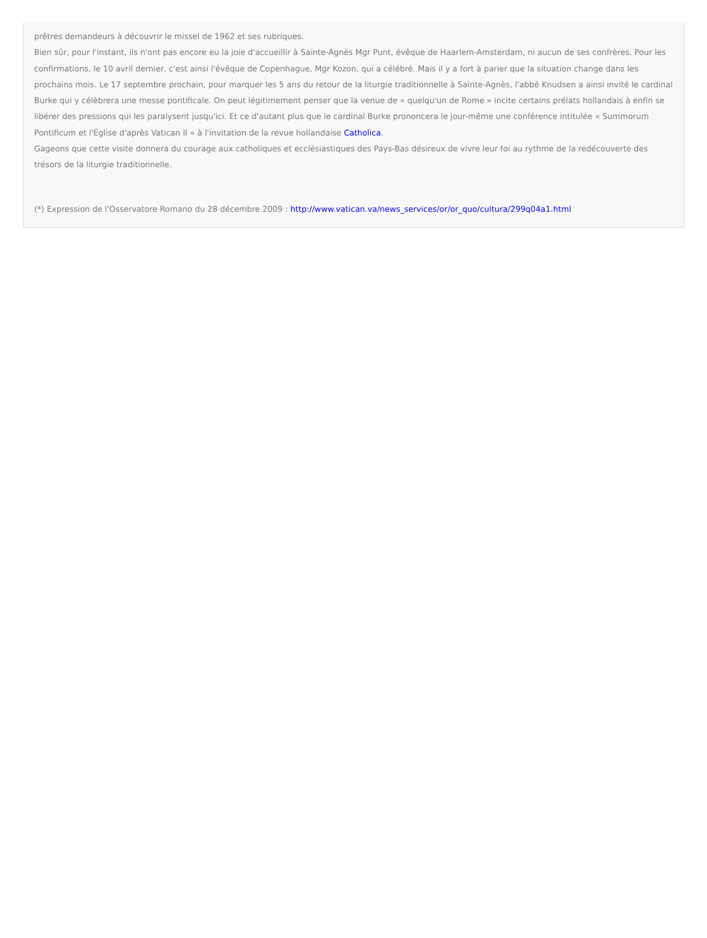prêtres demandeurs à découvrir le missel de 1962 et ses rubriques.
Bien sûr, pour l'instant, ils n'ont pas encore eu la joie d'accueillir à Sainte-Agnès Mgr Punt, évêque de Haarlem-Amsterdam, ni aucun de ses confrères. Pour les confirmations, le 10 avril dernier, c'est ainsi l'évêque de Copenhague, Mgr Kozon, qui a célébré. Mais il y a fort à parier que la situation change dans les prochains mois. Le 17 septembre prochain, pour marquer les 5 ans du retour de la liturgie traditionnelle à Sainte-Agnès, l'abbé Knudsen a ainsi invité le cardinal Burke qui y célèbrera une messe pontificale. On peut légitimement penser que la venue de « quelqu'un de Rome » incite certains prélats hollandais à enfin se libérer des pressions qui les paralysent jusqu'ici. Et ce d'autant plus que le cardinal Burke prononcera le jour-même une conférence intitulée « Summorum Pontificum et l'Église d'après Vatican II » à l'invitation de la revue hollandaise Catholica.
Gageons que cette visite donnera du courage aux catholiques et ecclésiastiques des Pays-Bas désireux de vivre leur foi au rythme de la redécouverte des trésors de la liturgie traditionnelle.
(*) Expression de l'Osservatore Romano du 28 décembre 2009 : http://www.vatican.va/news_services/or/or_quo/cultura/299q04a1.html